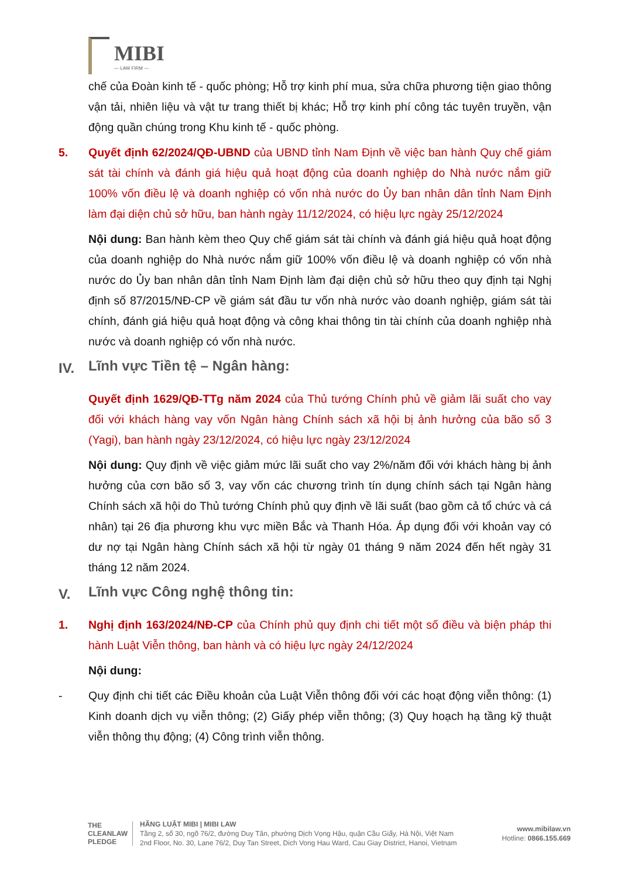MIBI
— LAW FIRM —
chế của Đoàn kinh tế - quốc phòng; Hỗ trợ kinh phí mua, sửa chữa phương tiện giao thông vận tải, nhiên liệu và vật tư trang thiết bị khác; Hỗ trợ kinh phí công tác tuyên truyền, vận động quần chúng trong Khu kinh tế - quốc phòng.
5. Quyết định 62/2024/QĐ-UBND của UBND tỉnh Nam Định về việc ban hành Quy chế giám sát tài chính và đánh giá hiệu quả hoạt động của doanh nghiệp do Nhà nước nắm giữ 100% vốn điều lệ và doanh nghiệp có vốn nhà nước do Ủy ban nhân dân tỉnh Nam Định làm đại diện chủ sở hữu, ban hành ngày 11/12/2024, có hiệu lực ngày 25/12/2024
Nội dung: Ban hành kèm theo Quy chế giám sát tài chính và đánh giá hiệu quả hoạt động của doanh nghiệp do Nhà nước nắm giữ 100% vốn điều lệ và doanh nghiệp có vốn nhà nước do Ủy ban nhân dân tỉnh Nam Định làm đại diện chủ sở hữu theo quy định tại Nghị định số 87/2015/NĐ-CP về giám sát đầu tư vốn nhà nước vào doanh nghiệp, giám sát tài chính, đánh giá hiệu quả hoạt động và công khai thông tin tài chính của doanh nghiệp nhà nước và doanh nghiệp có vốn nhà nước.
IV. Lĩnh vực Tiền tệ – Ngân hàng:
Quyết định 1629/QĐ-TTg năm 2024 của Thủ tướng Chính phủ về giảm lãi suất cho vay đối với khách hàng vay vốn Ngân hàng Chính sách xã hội bị ảnh hưởng của bão số 3 (Yagi), ban hành ngày 23/12/2024, có hiệu lực ngày 23/12/2024
Nội dung: Quy định về việc giảm mức lãi suất cho vay 2%/năm đối với khách hàng bị ảnh hưởng của cơn bão số 3, vay vốn các chương trình tín dụng chính sách tại Ngân hàng Chính sách xã hội do Thủ tướng Chính phủ quy định về lãi suất (bao gồm cả tổ chức và cá nhân) tại 26 địa phương khu vực miền Bắc và Thanh Hóa. Áp dụng đối với khoản vay có dư nợ tại Ngân hàng Chính sách xã hội từ ngày 01 tháng 9 năm 2024 đến hết ngày 31 tháng 12 năm 2024.
V. Lĩnh vực Công nghệ thông tin:
1. Nghị định 163/2024/NĐ-CP của Chính phủ quy định chi tiết một số điều và biện pháp thi hành Luật Viễn thông, ban hành và có hiệu lực ngày 24/12/2024
Nội dung:
- Quy định chi tiết các Điều khoản của Luật Viễn thông đối với các hoạt động viễn thông: (1) Kinh doanh dịch vụ viễn thông; (2) Giấy phép viễn thông; (3) Quy hoạch hạ tầng kỹ thuật viễn thông thụ động; (4) Công trình viễn thông.
THE
CLEANLAW
PLEDGE
HÃNG LUẬT MIBI | MIBI LAW
Tầng 2, số 30, ngõ 76/2, đường Duy Tân, phường Dịch Vọng Hậu, quận Cầu Giấy, Hà Nội, Việt Nam
2nd Floor, No. 30, Lane 76/2, Duy Tan Street, Dich Vong Hau Ward, Cau Giay District, Hanoi, Vietnam
www.mibilaw.vn
Hotline: 0866.155.669